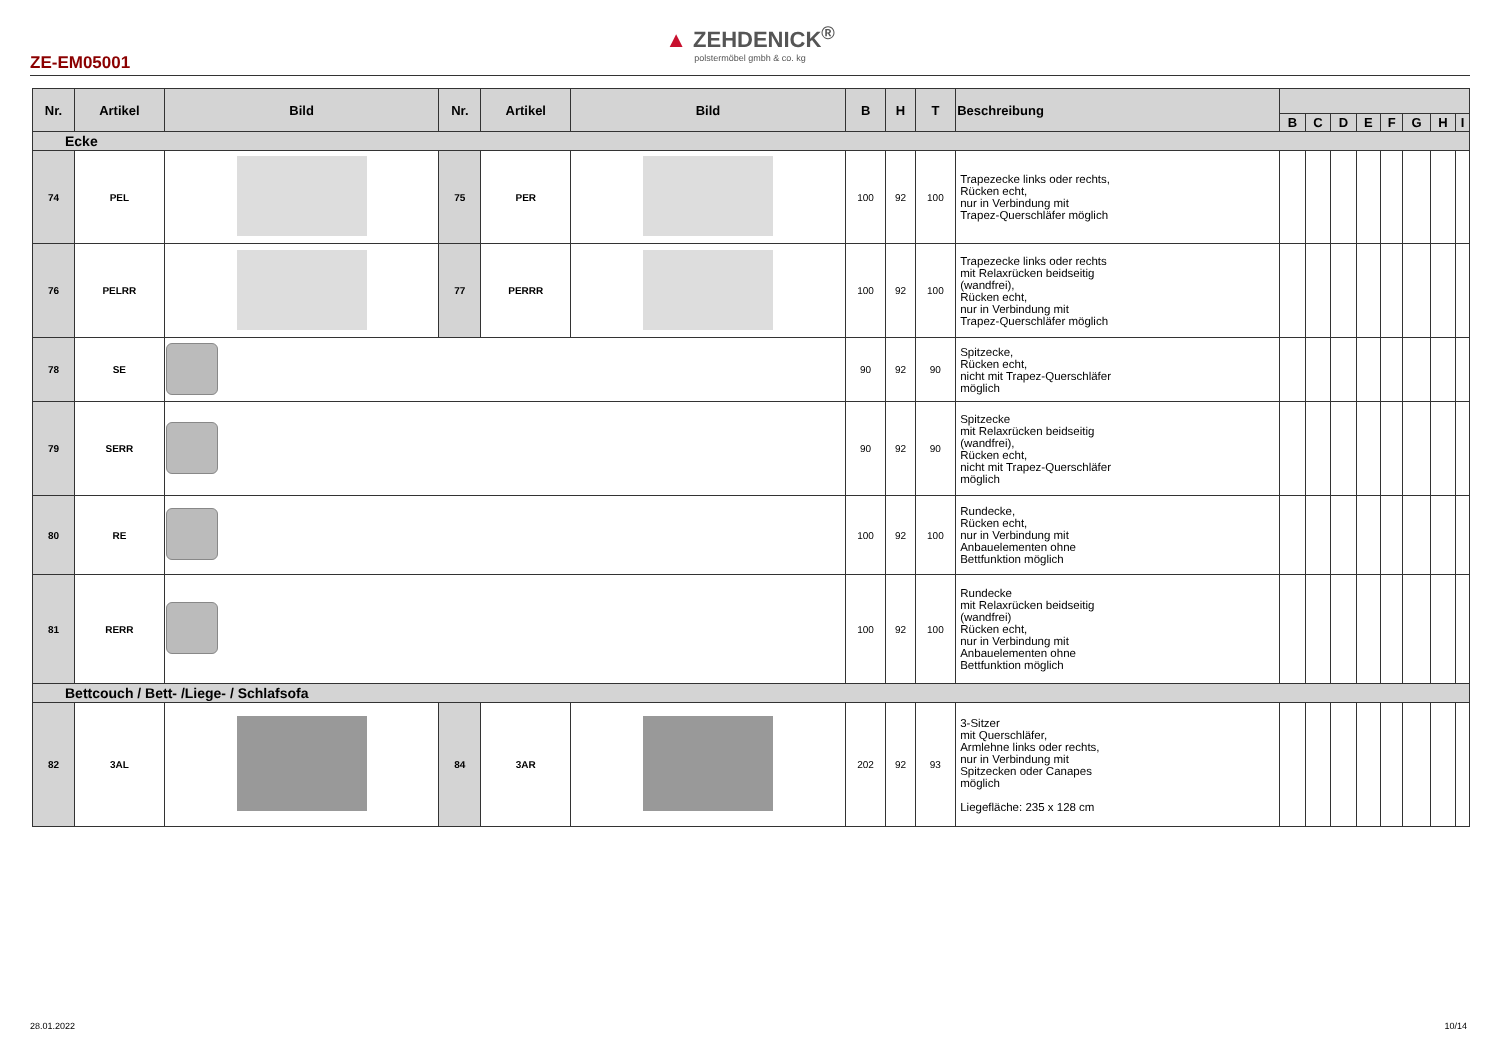▲ ZEHDENICK<sup>®</sup>
polstermöbel gmbh & co. kg
ZE-EM05001
| Nr. | Artikel | Bild | Nr. | Artikel | Bild | B | H | T | Beschreibung | | | | | | | | |
| --- | --- | --- | --- | --- | --- | --- | --- | --- | --- | --- | --- | --- | --- | --- | --- | --- | --- |
| | | | | | | | | | | B | C | D | E | F | G | H | I |
| Ecke | | | | | | | | | | | | | | | | | |
| 74 | PEL | | 75 | PER | | 100 | 92 | 100 | Trapezecke links oder rechts, Rücken echt, nur in Verbindung mit Trapez-Querschläfer möglich | | | | | | | | |
| 76 | PELRR | | 77 | PERRR | | 100 | 92 | 100 | Trapezecke links oder rechts mit Relaxrücken beidseitig (wandfrei), Rücken echt, nur in Verbindung mit Trapez-Querschläfer möglich | | | | | | | | |
| 78 | SE | | | | | 90 | 92 | 90 | Spitzecke, Rücken echt, nicht mit Trapez-Querschläfer möglich | | | | | | | | |
| 79 | SERR | | | | | 90 | 92 | 90 | Spitzecke mit Relaxrücken beidseitig (wandfrei), Rücken echt, nicht mit Trapez-Querschläfer möglich | | | | | | | | |
| 80 | RE | | | | | 100 | 92 | 100 | Rundecke, Rücken echt, nur in Verbindung mit Anbauelementen ohne Bettfunktion möglich | | | | | | | | |
| 81 | RERR | | | | | 100 | 92 | 100 | Rundecke mit Relaxrücken beidseitig (wandfrei) Rücken echt, nur in Verbindung mit Anbauelementen ohne Bettfunktion möglich | | | | | | | | |
| Bettcouch / Bett- /Liege- / Schlafsofa | | | | | | | | | | | | | | | | | |
| 82 | 3AL | | 84 | 3AR | | 202 | 92 | 93 | 3-Sitzer mit Querschläfer, Armlehne links oder rechts, nur in Verbindung mit Spitzecken oder Canapes möglich Liegefläche: 235 x 128 cm | | | | | | | | |
28.01.2022 10/14